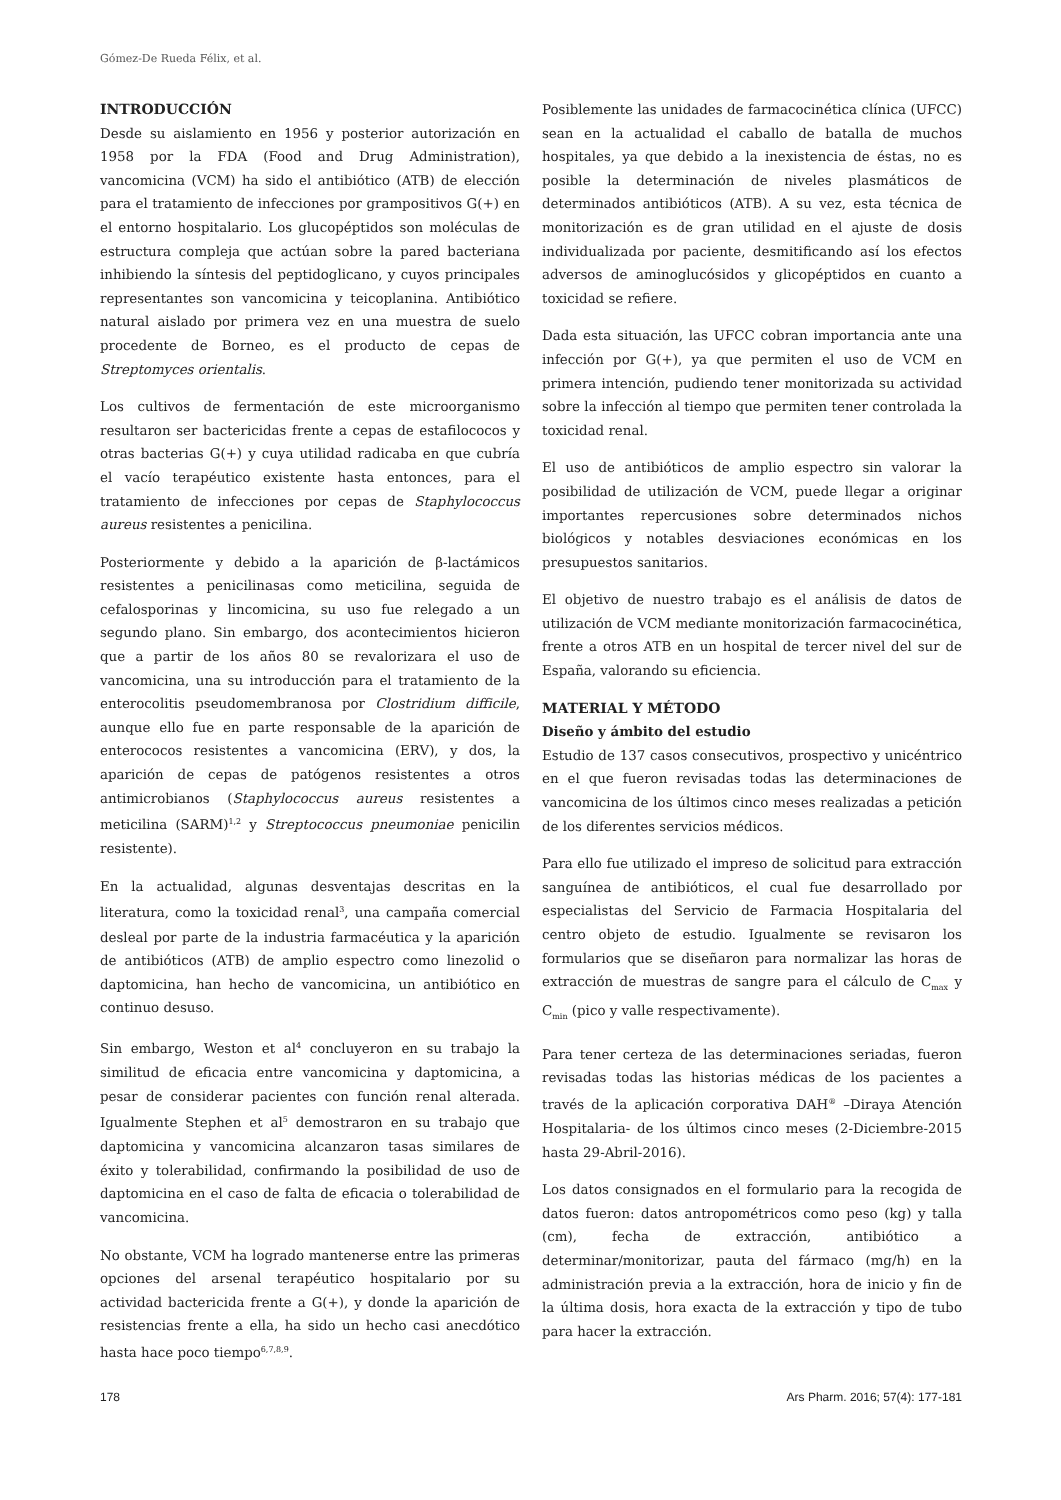Gómez-De Rueda Félix, et al.
INTRODUCCIÓN
Desde su aislamiento en 1956 y posterior autorización en 1958 por la FDA (Food and Drug Administration), vancomicina (VCM) ha sido el antibiótico (ATB) de elección para el tratamiento de infecciones por grampositivos G(+) en el entorno hospitalario. Los glucopéptidos son moléculas de estructura compleja que actúan sobre la pared bacteriana inhibiendo la síntesis del peptidoglicano, y cuyos principales representantes son vancomicina y teicoplanina. Antibiótico natural aislado por primera vez en una muestra de suelo procedente de Borneo, es el producto de cepas de Streptomyces orientalis.
Los cultivos de fermentación de este microorganismo resultaron ser bactericidas frente a cepas de estafilococos y otras bacterias G(+) y cuya utilidad radicaba en que cubría el vacío terapéutico existente hasta entonces, para el tratamiento de infecciones por cepas de Staphylococcus aureus resistentes a penicilina.
Posteriormente y debido a la aparición de β-lactámicos resistentes a penicilinasas como meticilina, seguida de cefalosporinas y lincomicina, su uso fue relegado a un segundo plano. Sin embargo, dos acontecimientos hicieron que a partir de los años 80 se revalorizara el uso de vancomicina, una su introducción para el tratamiento de la enterocolitis pseudomembranosa por Clostridium difficile, aunque ello fue en parte responsable de la aparición de enterococos resistentes a vancomicina (ERV), y dos, la aparición de cepas de patógenos resistentes a otros antimicrobianos (Staphylococcus aureus resistentes a meticilina (SARM)<sup>1,2</sup> y Streptococcus pneumoniae penicilin resistente).
En la actualidad, algunas desventajas descritas en la literatura, como la toxicidad renal<sup>3</sup>, una campaña comercial desleal por parte de la industria farmacéutica y la aparición de antibióticos (ATB) de amplio espectro como linezolid o daptomicina, han hecho de vancomicina, un antibiótico en continuo desuso.
Sin embargo, Weston et al<sup>4</sup> concluyeron en su trabajo la similitud de eficacia entre vancomicina y daptomicina, a pesar de considerar pacientes con función renal alterada. Igualmente Stephen et al<sup>5</sup> demostraron en su trabajo que daptomicina y vancomicina alcanzaron tasas similares de éxito y tolerabilidad, confirmando la posibilidad de uso de daptomicina en el caso de falta de eficacia o tolerabilidad de vancomicina.
No obstante, VCM ha logrado mantenerse entre las primeras opciones del arsenal terapéutico hospitalario por su actividad bactericida frente a G(+), y donde la aparición de resistencias frente a ella, ha sido un hecho casi anecdótico hasta hace poco tiempo<sup>6,7,8,9</sup>.
Posiblemente las unidades de farmacocinética clínica (UFCC) sean en la actualidad el caballo de batalla de muchos hospitales, ya que debido a la inexistencia de éstas, no es posible la determinación de niveles plasmáticos de determinados antibióticos (ATB). A su vez, esta técnica de monitorización es de gran utilidad en el ajuste de dosis individualizada por paciente, desmitificando así los efectos adversos de aminoglucósidos y glicopéptidos en cuanto a toxicidad se refiere.
Dada esta situación, las UFCC cobran importancia ante una infección por G(+), ya que permiten el uso de VCM en primera intención, pudiendo tener monitorizada su actividad sobre la infección al tiempo que permiten tener controlada la toxicidad renal.
El uso de antibióticos de amplio espectro sin valorar la posibilidad de utilización de VCM, puede llegar a originar importantes repercusiones sobre determinados nichos biológicos y notables desviaciones económicas en los presupuestos sanitarios.
El objetivo de nuestro trabajo es el análisis de datos de utilización de VCM mediante monitorización farmacocinética, frente a otros ATB en un hospital de tercer nivel del sur de España, valorando su eficiencia.
MATERIAL Y MÉTODO
Diseño y ámbito del estudio
Estudio de 137 casos consecutivos, prospectivo y unicéntrico en el que fueron revisadas todas las determinaciones de vancomicina de los últimos cinco meses realizadas a petición de los diferentes servicios médicos.
Para ello fue utilizado el impreso de solicitud para extracción sanguínea de antibióticos, el cual fue desarrollado por especialistas del Servicio de Farmacia Hospitalaria del centro objeto de estudio. Igualmente se revisaron los formularios que se diseñaron para normalizar las horas de extracción de muestras de sangre para el cálculo de C<sub>max</sub> y C<sub>min</sub> (pico y valle respectivamente).
Para tener certeza de las determinaciones seriadas, fueron revisadas todas las historias médicas de los pacientes a través de la aplicación corporativa DAH<sup>®</sup> –Diraya Atención Hospitalaria- de los últimos cinco meses (2-Diciembre-2015 hasta 29-Abril-2016).
Los datos consignados en el formulario para la recogida de datos fueron: datos antropométricos como peso (kg) y talla (cm), fecha de extracción, antibiótico a determinar/monitorizar, pauta del fármaco (mg/h) en la administración previa a la extracción, hora de inicio y fin de la última dosis, hora exacta de la extracción y tipo de tubo para hacer la extracción.
178 Ars Pharm. 2016; 57(4): 177-181